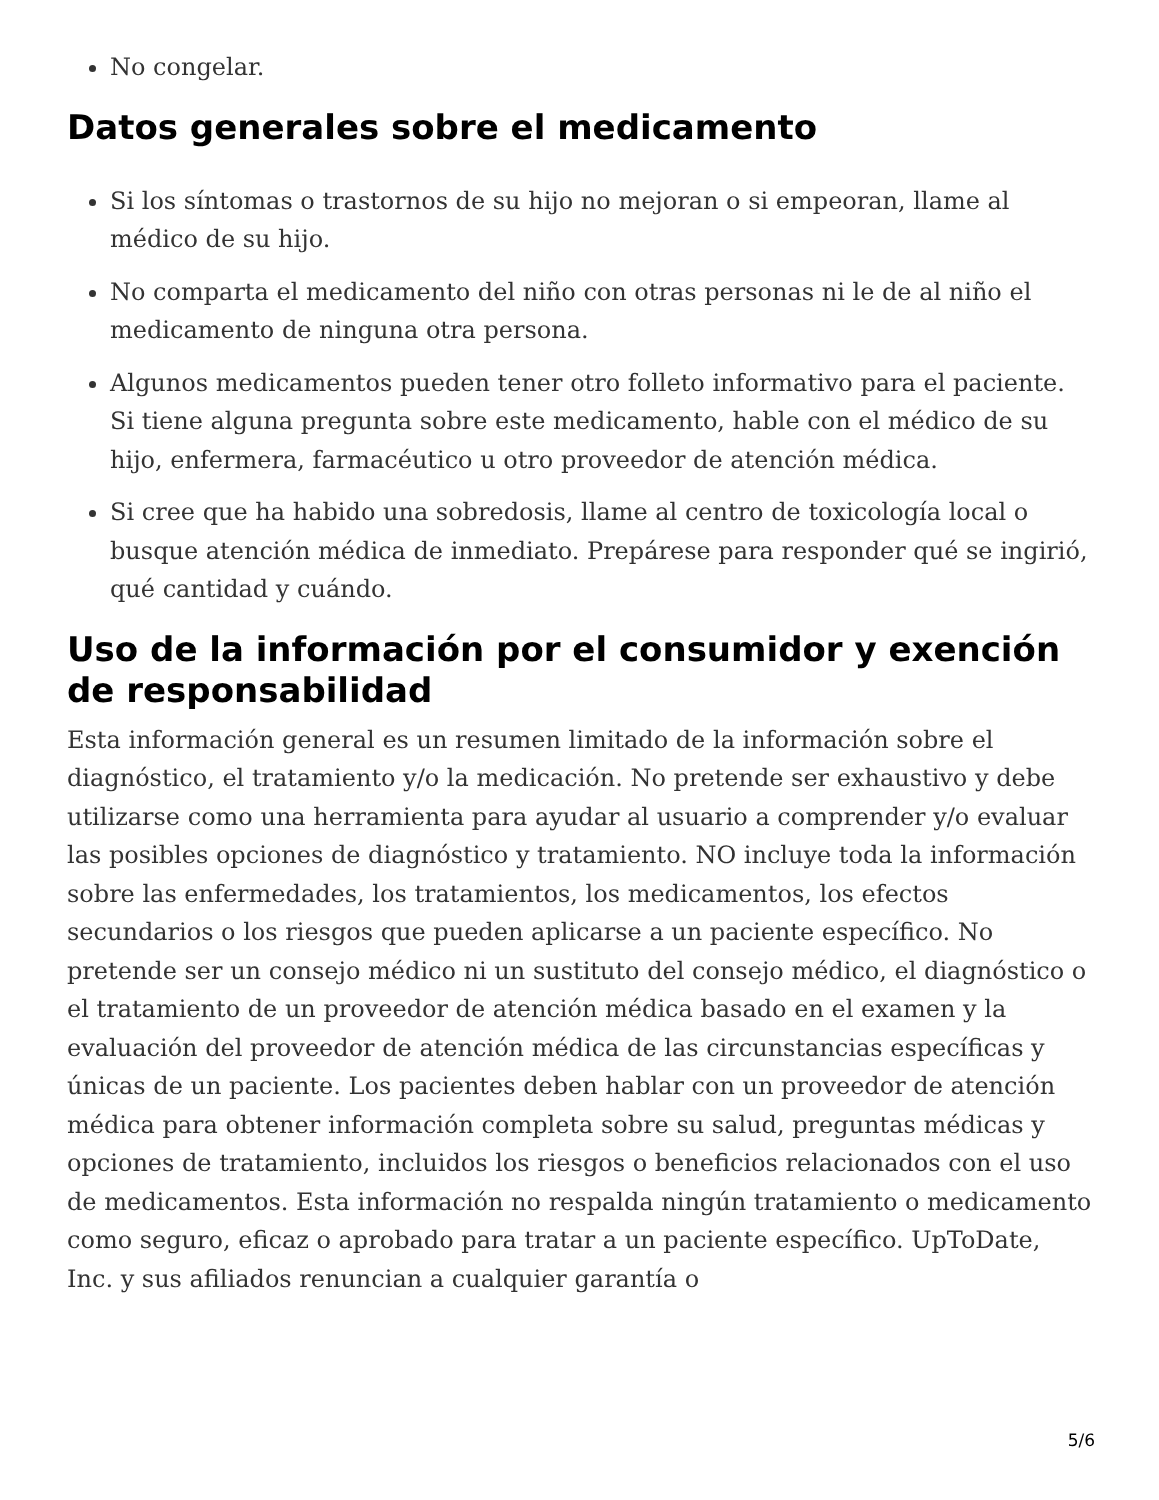No congelar.
Datos generales sobre el medicamento
Si los síntomas o trastornos de su hijo no mejoran o si empeoran, llame al médico de su hijo.
No comparta el medicamento del niño con otras personas ni le de al niño el medicamento de ninguna otra persona.
Algunos medicamentos pueden tener otro folleto informativo para el paciente. Si tiene alguna pregunta sobre este medicamento, hable con el médico de su hijo, enfermera, farmacéutico u otro proveedor de atención médica.
Si cree que ha habido una sobredosis, llame al centro de toxicología local o busque atención médica de inmediato. Prepárese para responder qué se ingirió, qué cantidad y cuándo.
Uso de la información por el consumidor y exención de responsabilidad
Esta información general es un resumen limitado de la información sobre el diagnóstico, el tratamiento y/o la medicación. No pretende ser exhaustivo y debe utilizarse como una herramienta para ayudar al usuario a comprender y/o evaluar las posibles opciones de diagnóstico y tratamiento. NO incluye toda la información sobre las enfermedades, los tratamientos, los medicamentos, los efectos secundarios o los riesgos que pueden aplicarse a un paciente específico. No pretende ser un consejo médico ni un sustituto del consejo médico, el diagnóstico o el tratamiento de un proveedor de atención médica basado en el examen y la evaluación del proveedor de atención médica de las circunstancias específicas y únicas de un paciente. Los pacientes deben hablar con un proveedor de atención médica para obtener información completa sobre su salud, preguntas médicas y opciones de tratamiento, incluidos los riesgos o beneficios relacionados con el uso de medicamentos. Esta información no respalda ningún tratamiento o medicamento como seguro, eficaz o aprobado para tratar a un paciente específico. UpToDate, Inc. y sus afiliados renuncian a cualquier garantía o
5/6